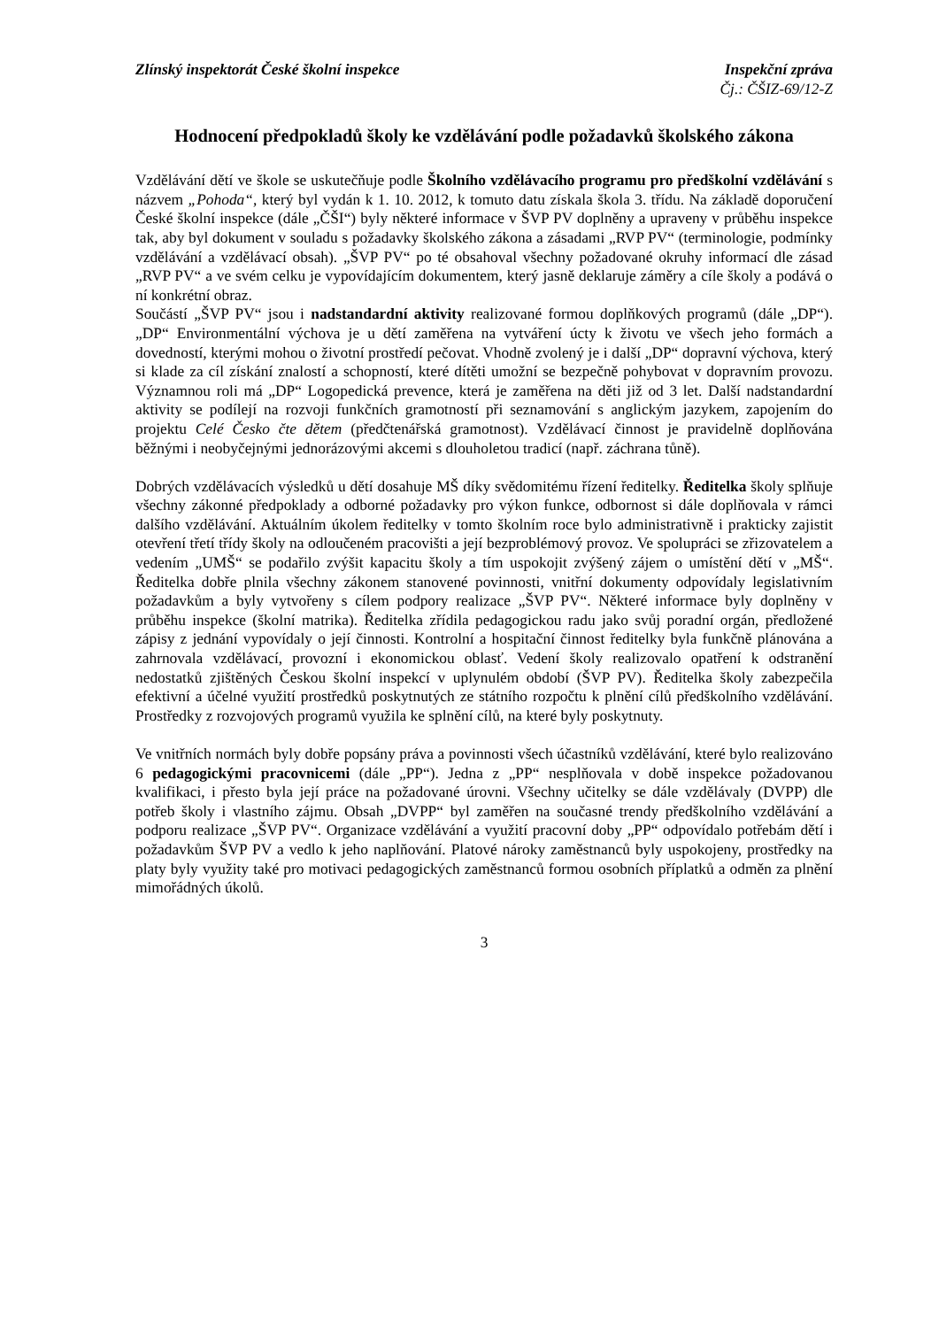Zlínský inspektorát České školní inspekce
Inspekční zpráva
Čj.: ČŠIZ-69/12-Z
Hodnocení předpokladů školy ke vzdělávání podle požadavků školského zákona
Vzdělávání dětí ve škole se uskutečňuje podle Školního vzdělávacího programu pro předškolní vzdělávání s názvem „Pohoda“, který byl vydán k 1. 10. 2012, k tomuto datu získala škola 3. třídu. Na základě doporučení České školní inspekce (dále „ČŠI“) byly některé informace v ŠVP PV doplněny a upraveny v průběhu inspekce tak, aby byl dokument v souladu s požadavky školského zákona a zásadami „RVP PV“ (terminologie, podmínky vzdělávání a vzdělávací obsah). „ŠVP PV“ po té obsahoval všechny požadované okruhy informací dle zásad „RVP PV“ a ve svém celku je vypovídajícím dokumentem, který jasně deklaruje záměry a cíle školy a podává o ní konkrétní obraz.
Součástí „ŠVP PV“ jsou i nadstandardní aktivity realizované formou doplňkových programů (dále „DP“). „DP“ Environmentální výchova je u dětí zaměřena na vytváření úcty k životu ve všech jeho formách a dovedností, kterými mohou o životní prostředí pečovat. Vhodně zvolený je i další „DP“ dopravní výchova, který si klade za cíl získání znalostí a schopností, které dítěti umožní se bezpečně pohybovat v dopravním provozu. Významnou roli má „DP“ Logopedická prevence, která je zaměřena na děti již od 3 let. Další nadstandardní aktivity se podílejí na rozvoji funkčních gramotností při seznamování s anglickým jazykem, zapojením do projektu Celé Česko čte dětem (předčtenářská gramotnost). Vzdělávací činnost je pravidelně doplňována běžnými i neobyčejnými jednorázovými akcemi s dlouholetou tradicí (např. záchrana tůně).
Dobrých vzdělávacích výsledků u dětí dosahuje MŠ díky svědomitému řízení ředitelky. Ředitelka školy splňuje všechny zákonné předpoklady a odborné požadavky pro výkon funkce, odbornost si dále doplňovala v rámci dalšího vzdělávání. Aktuálním úkolem ředitelky v tomto školním roce bylo administrativně i prakticky zajistit otevření třetí třídy školy na odloučeném pracovišti a její bezproblémový provoz. Ve spolupráci se zřizovatelem a vedením „UMŠ“ se podařilo zvýšit kapacitu školy a tím uspokojit zvýšený zájem o umístění dětí v „MŠ“. Ředitelka dobře plnila všechny zákonem stanovené povinnosti, vnitřní dokumenty odpovídaly legislativním požadavkům a byly vytvořeny s cílem podpory realizace „ŠVP PV“. Některé informace byly doplněny v průběhu inspekce (školní matrika). Ředitelka zřídila pedagogickou radu jako svůj poradní orgán, předložené zápisy z jednání vypovídaly o její činnosti. Kontrolní a hospitační činnost ředitelky byla funkčně plánována a zahrnovala vzdělávací, provozní i ekonomickou oblasť. Vedení školy realizovalo opatření k odstranění nedostatků zjištěných Českou školní inspekcí v uplynulém období (ŠVP PV). Ředitelka školy zabezpečila efektivní a účelné využití prostředků poskytnutých ze státního rozpočtu k plnění cílů předškolního vzdělávání. Prostředky z rozvojových programů využila ke splnění cílů, na které byly poskytnuty.
Ve vnitřních normách byly dobře popsány práva a povinnosti všech účastníků vzdělávání, které bylo realizováno 6 pedagogickými pracovnicemi (dále „PP“). Jedna z „PP“ nesplňovala v době inspekce požadovanou kvalifikaci, i přesto byla její práce na požadované úrovni. Všechny učitelky se dále vzdělávaly (DVPP) dle potřeb školy i vlastního zájmu. Obsah „DVPP“ byl zaměřen na současné trendy předškolního vzdělávání a podporu realizace „ŠVP PV“. Organizace vzdělávání a využití pracovní doby „PP“ odpovídalo potřebám dětí i požadavkům ŠVP PV a vedlo k jeho naplňování. Platové nároky zaměstnanců byly uspokojeny, prostředky na platy byly využity také pro motivaci pedagogických zaměstnanců formou osobních příplatků a odměn za plnění mimořádných úkolů.
3